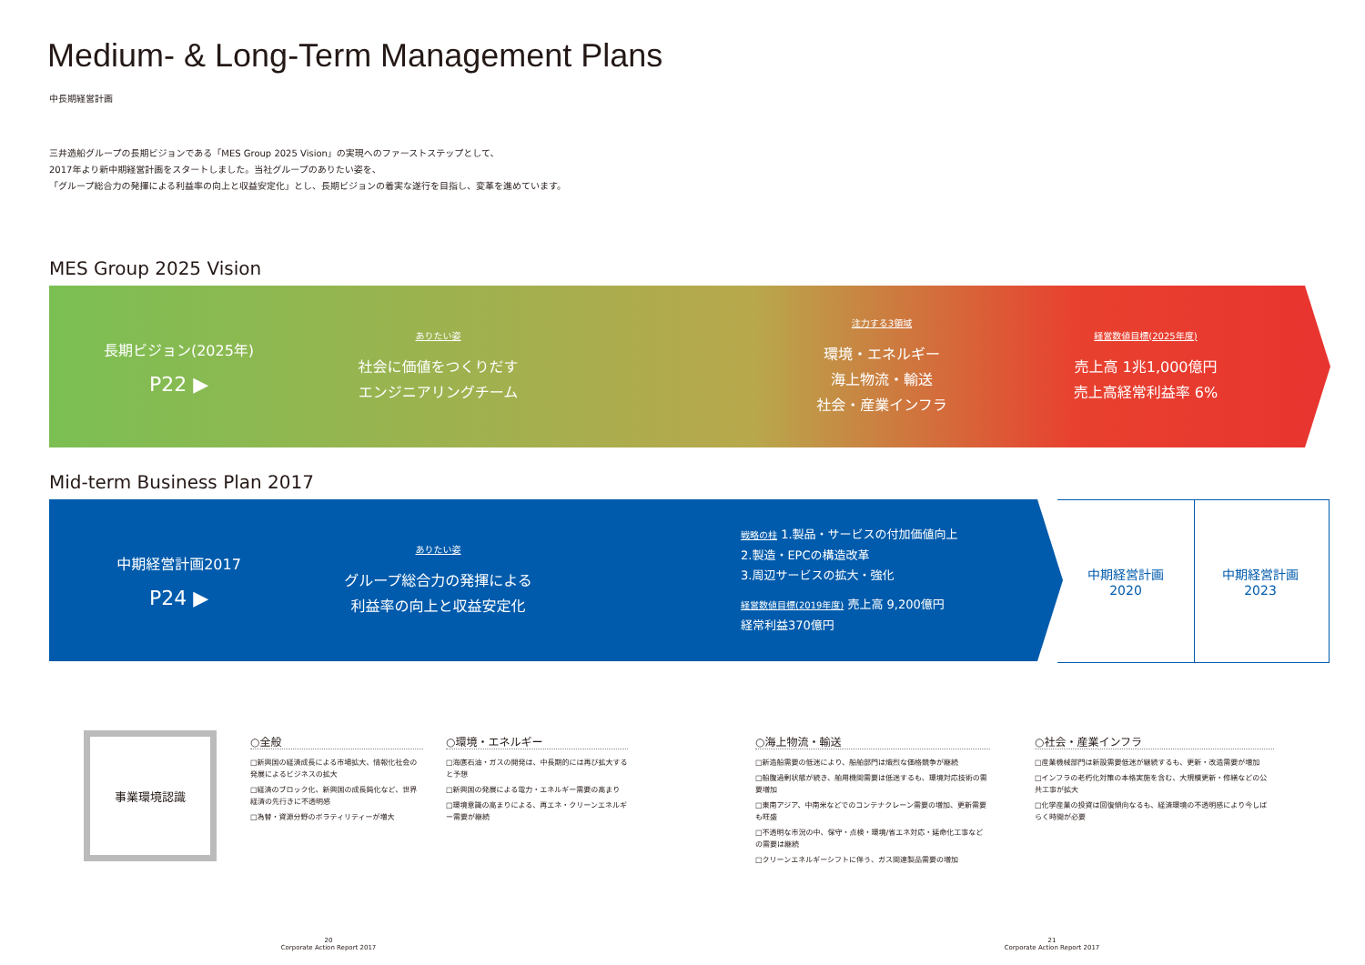Medium- & Long-Term Management Plans
中長期経営計画
三井造船グループの長期ビジョンである「MES Group 2025 Vision」の実現へのファーストステップとして、
2017年より新中期経営計画をスタートしました。当社グループのありたい姿を、
「グループ総合力の発揮による利益率の向上と収益安定化」とし、長期ビジョンの着実な遂行を目指し、変革を進めています。
MES Group 2025 Vision
長期ビジョン(2025年)
P22 ▶
ありたい姿
社会に価値をつくりだす
エンジニアリングチーム
注力する3領域
環境・エネルギー
海上物流・輸送
社会・産業インフラ
経営数値目標(2025年度)
売上高 1兆1,000億円
売上高経常利益率 6%
Mid-term Business Plan 2017
中期経営計画2017
P24 ▶
ありたい姿
グループ総合力の発揮による
利益率の向上と収益安定化
戦略の柱 1.製品・サービスの付加価値向上
2.製造・EPCの構造改革
3.周辺サービスの拡大・強化
経営数値目標(2019年度) 売上高 9,200億円
経常利益370億円
中期経営計画
2020
中期経営計画
2023
事業環境認識
○全般
□新興国の経済成長による市場拡大、情報化社会の発展によるビジネスの拡大
□経済のブロック化、新興国の成長鈍化など、世界経済の先行きに不透明感
□為替・資源分野のボラティリティーが増大
○環境・エネルギー
□海底石油・ガスの開発は、中長期的には再び拡大すると予想
□新興国の発展による電力・エネルギー需要の高まり
□環境意識の高まりによる、再エネ・クリーンエネルギー需要が継続
○海上物流・輸送
□新造船需要の低迷により、船舶部門は熾烈な価格競争が継続
□船腹過剰状態が続き、舶用機関需要は低迷するも、環境対応技術の需要増加
□東南アジア、中南米などでのコンテナクレーン需要の増加、更新需要も旺盛
□不透明な市況の中、保守・点検・環境/省エネ対応・延命化工事などの需要は継続
□クリーンエネルギーシフトに伴う、ガス関連製品需要の増加
○社会・産業インフラ
□産業機械部門は新設需要低迷が継続するも、更新・改造需要が増加
□インフラの老朽化対策の本格実施を含む、大規模更新・修繕などの公共工事が拡大
□化学産業の投資は回復傾向なるも、経済環境の不透明感により今しばらく時間が必要
20
Corporate Action Report 2017
21
Corporate Action Report 2017